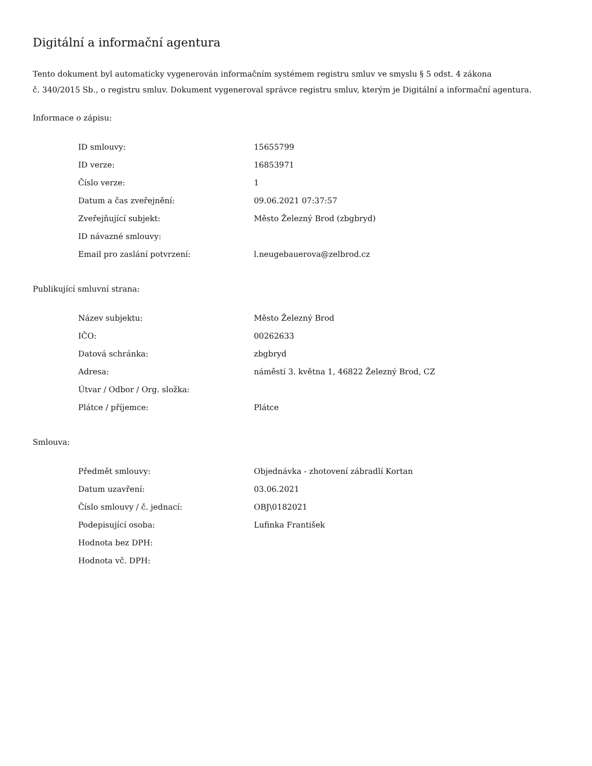Digitální a informační agentura
Tento dokument byl automaticky vygenerován informačním systémem registru smluv ve smyslu § 5 odst. 4 zákona
č. 340/2015 Sb., o registru smluv. Dokument vygeneroval správce registru smluv, kterým je Digitální a informační agentura.
Informace o zápisu:
| ID smlouvy: | 15655799 |
| ID verze: | 16853971 |
| Číslo verze: | 1 |
| Datum a čas zveřejnění: | 09.06.2021 07:37:57 |
| Zveřejňující subjekt: | Město Železný Brod (zbgbryd) |
| ID návazné smlouvy: | |
| Email pro zaslání potvrzení: | l.neugebauerova@zelbrod.cz |
Publikující smluvní strana:
| Název subjektu: | Město Železný Brod |
| IČO: | 00262633 |
| Datová schránka: | zbgbryd |
| Adresa: | náměstí 3. května 1, 46822 Železný Brod, CZ |
| Útvar / Odbor / Org. složka: | |
| Plátce / příjemce: | Plátce |
Smlouva:
| Předmět smlouvy: | Objednávka - zhotovení zábradlí Kortan |
| Datum uzavření: | 03.06.2021 |
| Číslo smlouvy / č. jednací: | OBJ\0182021 |
| Podepisující osoba: | Lufinka František |
| Hodnota bez DPH: | |
| Hodnota vč. DPH: | |